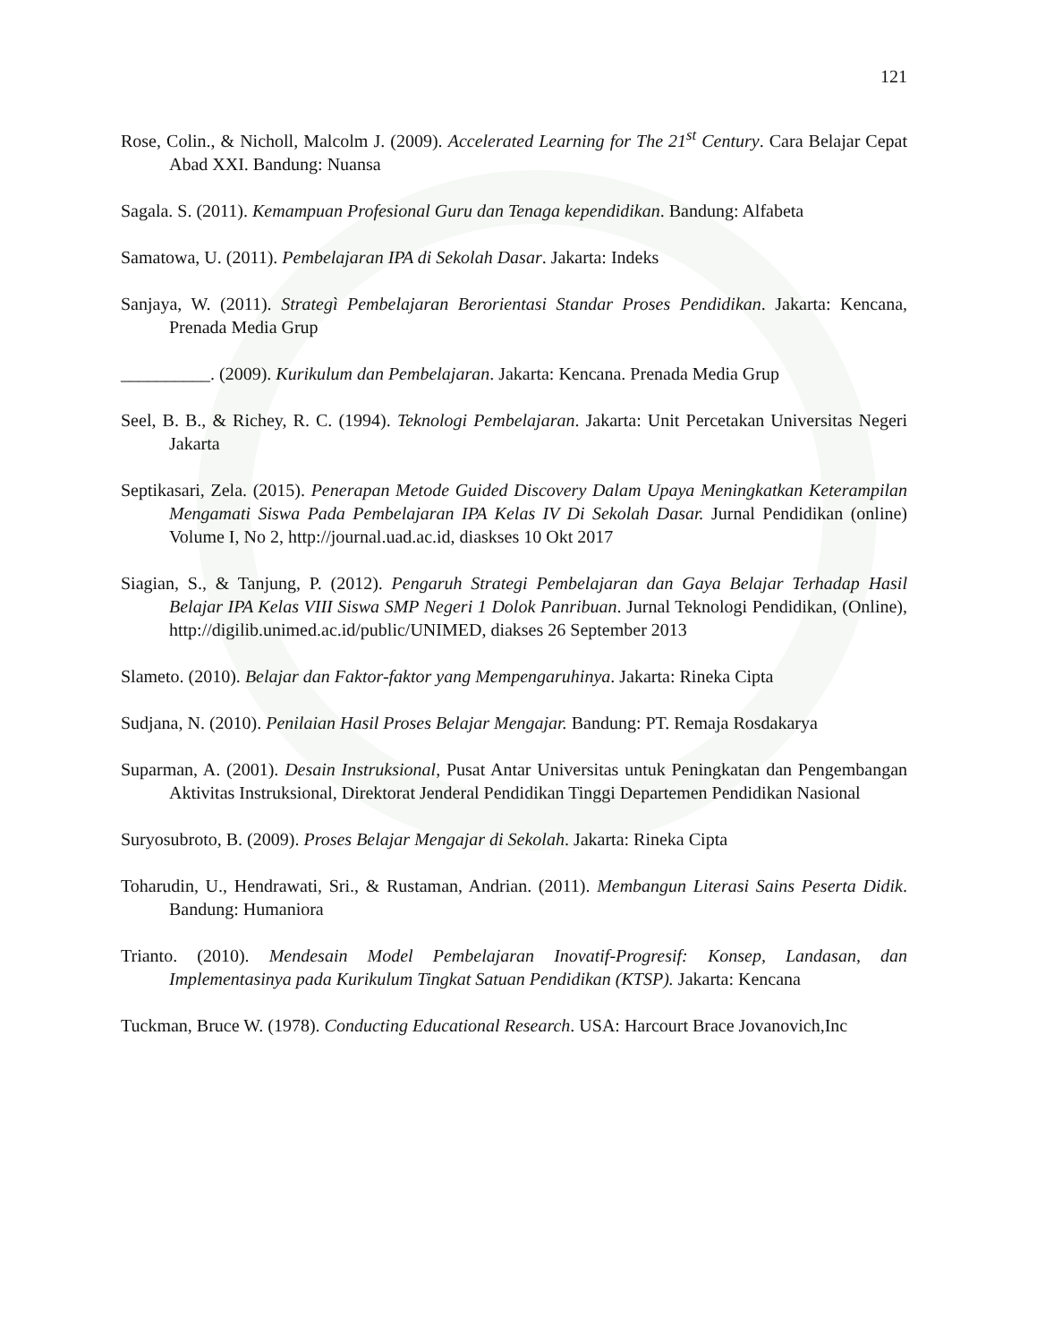121
Rose, Colin., & Nicholl, Malcolm J. (2009). Accelerated Learning for The 21<sup>st</sup> Century. Cara Belajar Cepat Abad XXI. Bandung: Nuansa
Sagala. S. (2011). Kemampuan Profesional Guru dan Tenaga kependidikan. Bandung: Alfabeta
Samatowa, U. (2011). Pembelajaran IPA di Sekolah Dasar. Jakarta: Indeks
Sanjaya, W. (2011). Strategì Pembelajaran Berorientasi Standar Proses Pendidikan. Jakarta: Kencana, Prenada Media Grup
__________. (2009). Kurikulum dan Pembelajaran. Jakarta: Kencana. Prenada Media Grup
Seel, B. B., & Richey, R. C. (1994). Teknologi Pembelajaran. Jakarta: Unit Percetakan Universitas Negeri Jakarta
Septikasari, Zela. (2015). Penerapan Metode Guided Discovery Dalam Upaya Meningkatkan Keterampilan Mengamati Siswa Pada Pembelajaran IPA Kelas IV Di Sekolah Dasar. Jurnal Pendidikan (online) Volume I, No 2, http://journal.uad.ac.id, diaskses 10 Okt 2017
Siagian, S., & Tanjung, P. (2012). Pengaruh Strategi Pembelajaran dan Gaya Belajar Terhadap Hasil Belajar IPA Kelas VIII Siswa SMP Negeri 1 Dolok Panribuan. Jurnal Teknologi Pendidikan, (Online), http://digilib.unimed.ac.id/public/UNIMED, diakses 26 September 2013
Slameto. (2010). Belajar dan Faktor-faktor yang Mempengaruhinya. Jakarta: Rineka Cipta
Sudjana, N. (2010). Penilaian Hasil Proses Belajar Mengajar. Bandung: PT. Remaja Rosdakarya
Suparman, A. (2001). Desain Instruksional, Pusat Antar Universitas untuk Peningkatan dan Pengembangan Aktivitas Instruksional, Direktorat Jenderal Pendidikan Tinggi Departemen Pendidikan Nasional
Suryosubroto, B. (2009). Proses Belajar Mengajar di Sekolah. Jakarta: Rineka Cipta
Toharudin, U., Hendrawati, Sri., & Rustaman, Andrian. (2011). Membangun Literasi Sains Peserta Didik. Bandung: Humaniora
Trianto. (2010). Mendesain Model Pembelajaran Inovatif-Progresif: Konsep, Landasan, dan Implementasinya pada Kurikulum Tingkat Satuan Pendidikan (KTSP). Jakarta: Kencana
Tuckman, Bruce W. (1978). Conducting Educational Research. USA: Harcourt Brace Jovanovich,Inc